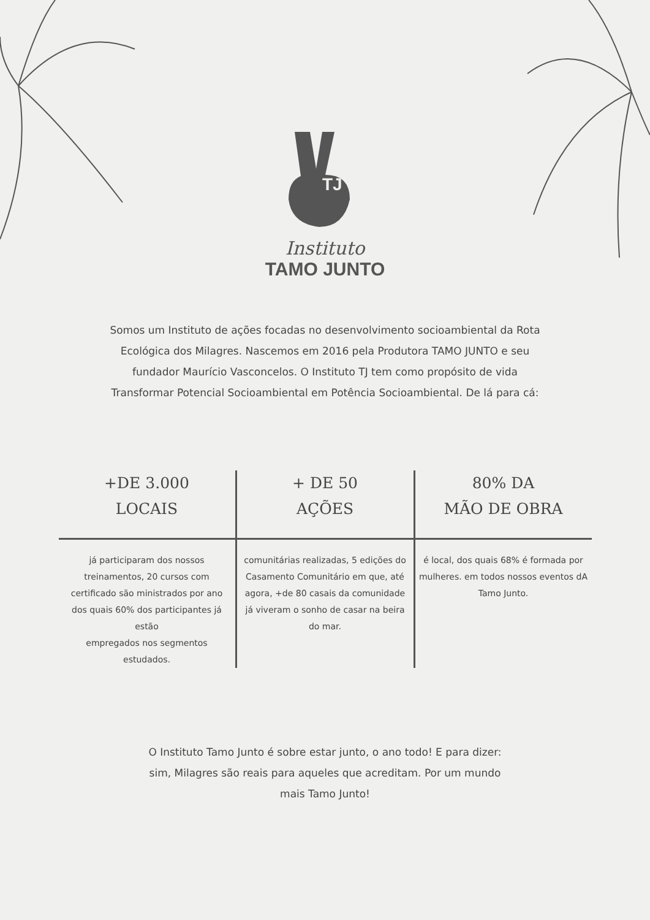TJ
Instituto
TAMO JUNTO
Somos um Instituto de ações focadas no desenvolvimento socioambiental da Rota Ecológica dos Milagres. Nascemos em 2016 pela Produtora TAMO JUNTO e seu fundador Maurício Vasconcelos. O Instituto TJ tem como propósito de vida Transformar Potencial Socioambiental em Potência Socioambiental. De lá para cá:
+DE 3.000
LOCAIS
já participaram dos nossos treinamentos, 20 cursos com certificado são ministrados por ano dos quais 60% dos participantes já estão
empregados nos segmentos estudados.
+ DE 50
AÇÕES
comunitárias realizadas, 5 edições do Casamento Comunitário em que, até agora, +de 80 casais da comunidade já viveram o sonho de casar na beira do mar.
80% DA
MÃO DE OBRA
é local, dos quais 68% é formada por mulheres. em todos nossos eventos dA Tamo Junto.
O Instituto Tamo Junto é sobre estar junto, o ano todo! E para dizer: sim, Milagres são reais para aqueles que acreditam. Por um mundo mais Tamo Junto!